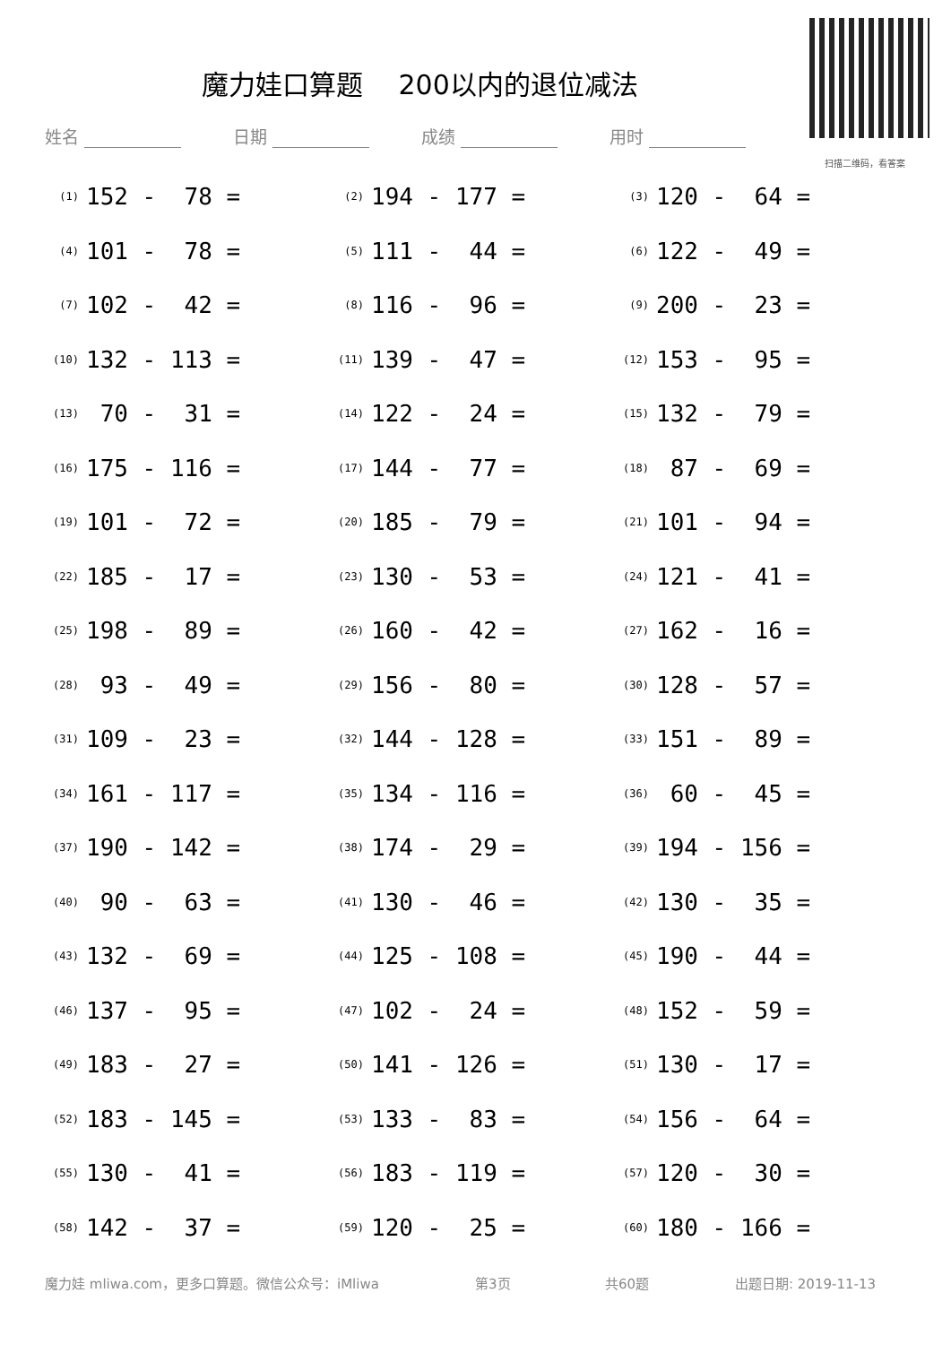扫描二维码，看答案
魔力娃口算题　 200以内的退位减法
姓名 日期 成绩 用时
| (1) | 152 - 78 = | (2) | 194 - 177 = | (3) | 120 - 64 = |
| (4) | 101 - 78 = | (5) | 111 - 44 = | (6) | 122 - 49 = |
| (7) | 102 - 42 = | (8) | 116 - 96 = | (9) | 200 - 23 = |
| (10) | 132 - 113 = | (11) | 139 - 47 = | (12) | 153 - 95 = |
| (13) | 70 - 31 = | (14) | 122 - 24 = | (15) | 132 - 79 = |
| (16) | 175 - 116 = | (17) | 144 - 77 = | (18) | 87 - 69 = |
| (19) | 101 - 72 = | (20) | 185 - 79 = | (21) | 101 - 94 = |
| (22) | 185 - 17 = | (23) | 130 - 53 = | (24) | 121 - 41 = |
| (25) | 198 - 89 = | (26) | 160 - 42 = | (27) | 162 - 16 = |
| (28) | 93 - 49 = | (29) | 156 - 80 = | (30) | 128 - 57 = |
| (31) | 109 - 23 = | (32) | 144 - 128 = | (33) | 151 - 89 = |
| (34) | 161 - 117 = | (35) | 134 - 116 = | (36) | 60 - 45 = |
| (37) | 190 - 142 = | (38) | 174 - 29 = | (39) | 194 - 156 = |
| (40) | 90 - 63 = | (41) | 130 - 46 = | (42) | 130 - 35 = |
| (43) | 132 - 69 = | (44) | 125 - 108 = | (45) | 190 - 44 = |
| (46) | 137 - 95 = | (47) | 102 - 24 = | (48) | 152 - 59 = |
| (49) | 183 - 27 = | (50) | 141 - 126 = | (51) | 130 - 17 = |
| (52) | 183 - 145 = | (53) | 133 - 83 = | (54) | 156 - 64 = |
| (55) | 130 - 41 = | (56) | 183 - 119 = | (57) | 120 - 30 = |
| (58) | 142 - 37 = | (59) | 120 - 25 = | (60) | 180 - 166 = |
魔力娃 mliwa.com，更多口算题。微信公众号：iMliwa 第3页 共60题 出题日期: 2019-11-13